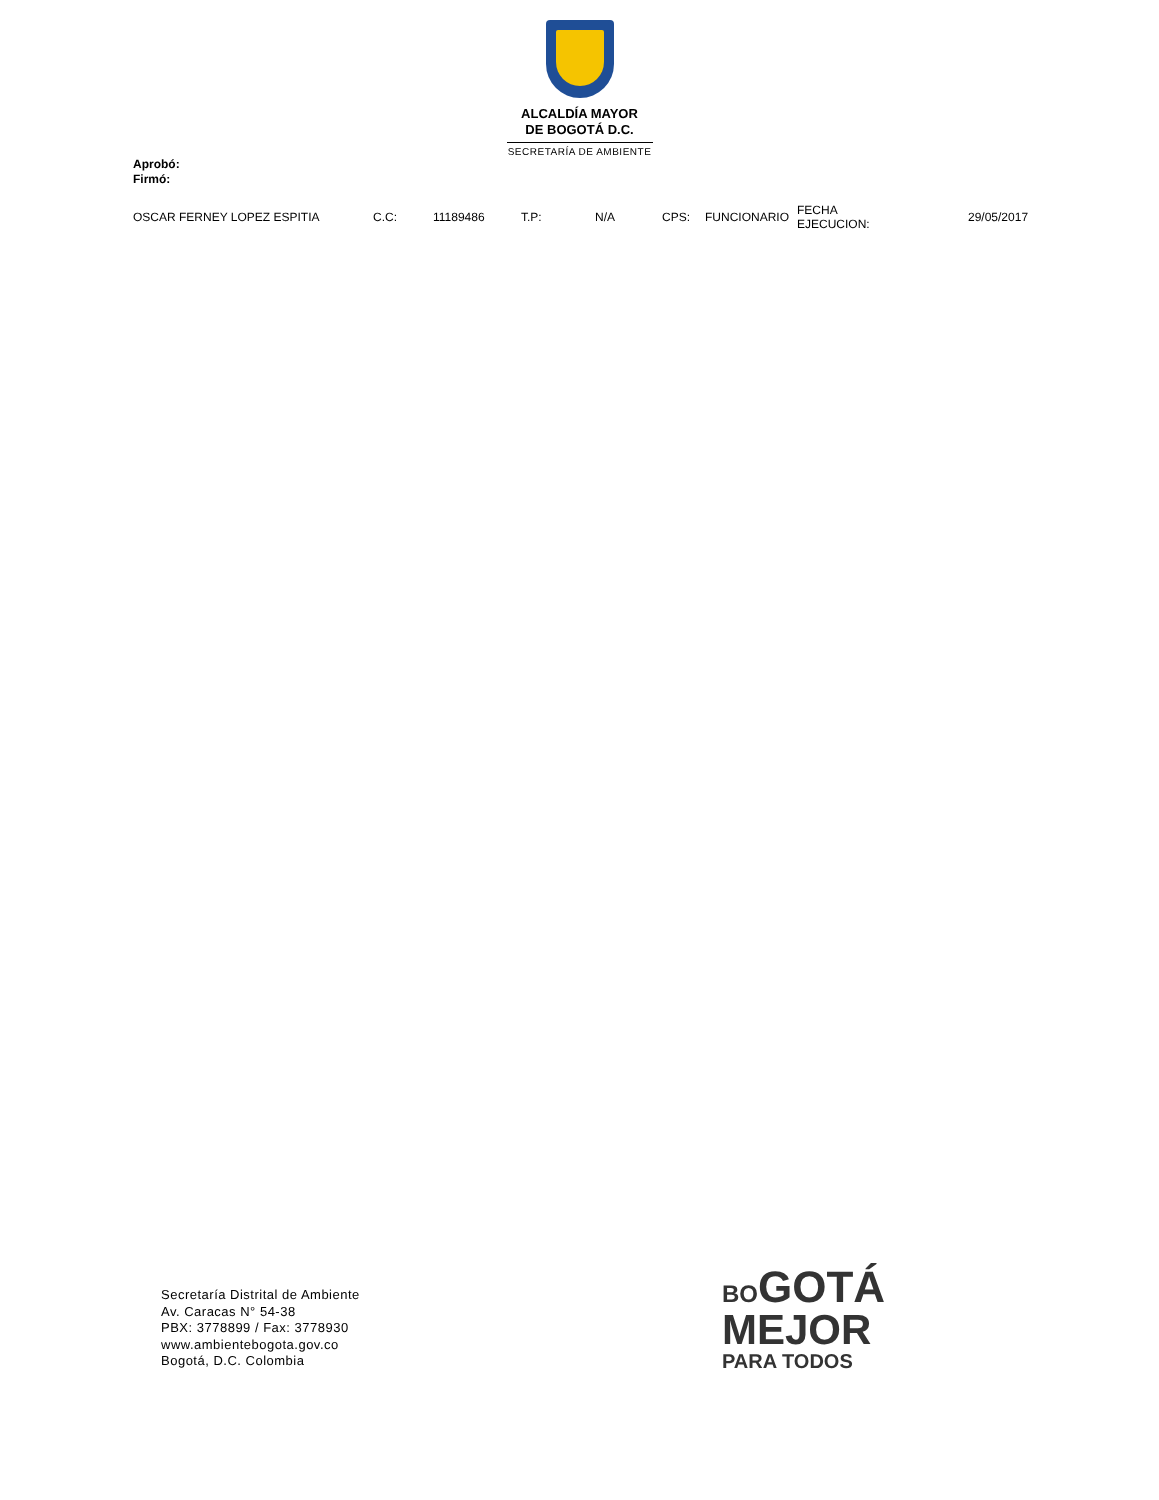ALCALDÍA MAYOR
DE BOGOTÁ D.C.
SECRETARÍA DE AMBIENTE
Aprobó:
Firmó:
OSCAR FERNEY LOPEZ ESPITIA C.C: 11189486 T.P: N/A CPS: FUNCIONARIO FECHA
EJECUCION: 29/05/2017
Secretaría Distrital de Ambiente
Av. Caracas N° 54-38
PBX: 3778899 / Fax: 3778930
www.ambientebogota.gov.co
Bogotá, D.C. Colombia
BOGOTÁ
MEJOR
PARA TODOS